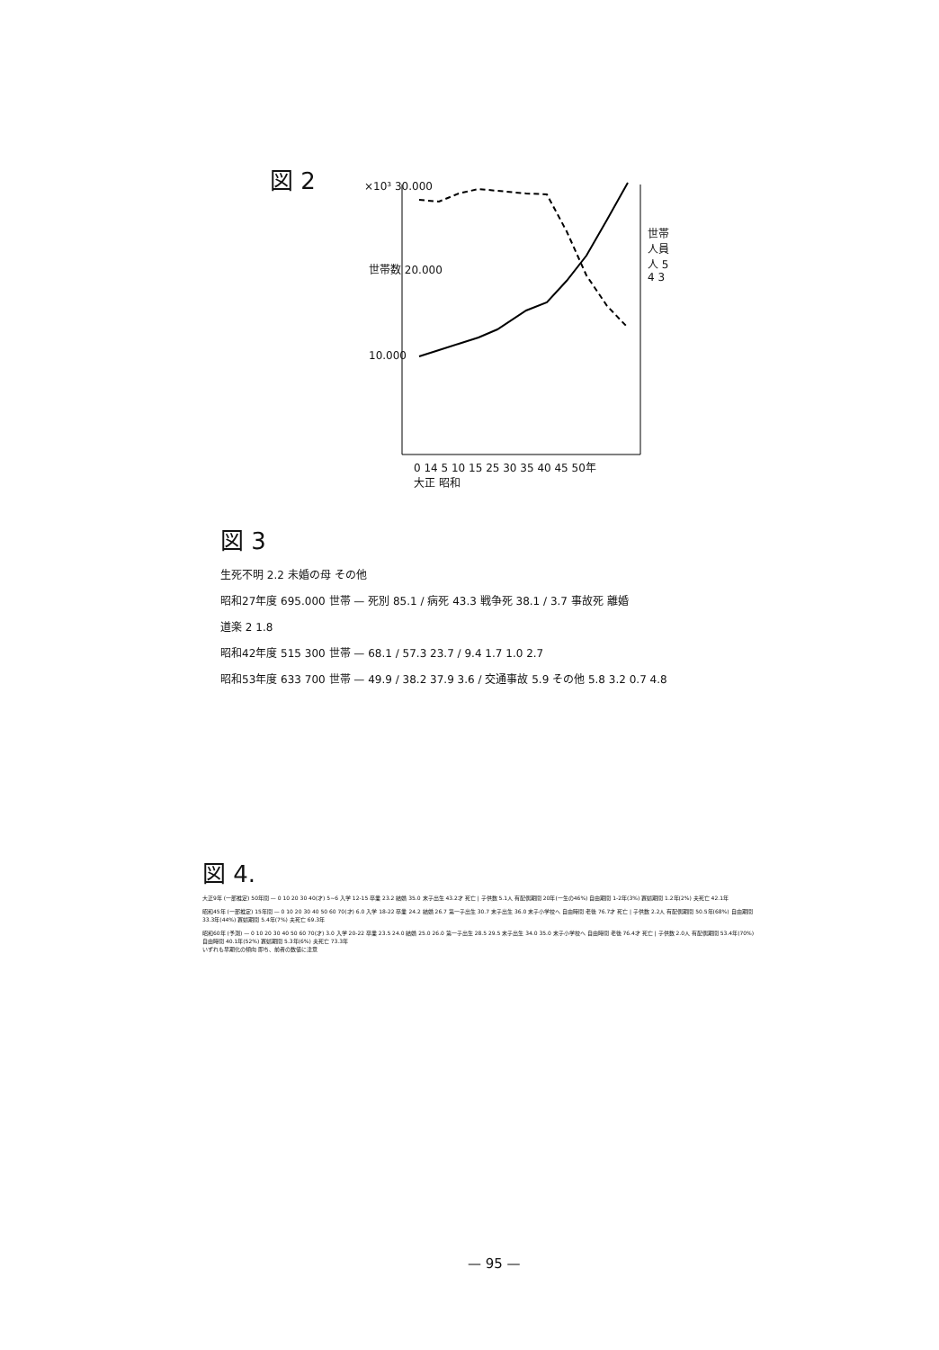図 2
×10³ 30.000
世帯数 20.000
10.000
世帯人員 人 5 4 3
0 14 5 10 15 25 30 35 40 45 50年
大正 昭和
図 3
生死不明 2.2 未婚の母 その他
昭和27年度 695.000 世帯 — 死別 85.1 / 病死 43.3 戦争死 38.1 / 3.7 事故死 離婚
道楽 2 1.8
昭和42年度 515 300 世帯 — 68.1 / 57.3 23.7 / 9.4 1.7 1.0 2.7
昭和53年度 633 700 世帯 — 49.9 / 38.2 37.9 3.6 / 交通事故 5.9 その他 5.8 3.2 0.7 4.8
図 4.
大正9年 (一部推定) 50年間 — 0 10 20 30 40(才) 5~6 入学 12-15 卒業 23.2 結婚 35.0 末子出生 43.2才 死亡 | 子供数 5.1人 有配偶期間 20年(一生の46%) 自由期間 1-2年(3%) 寡婦期間 1.2年(2%) 夫死亡 42.1年
昭和45年 (一部推定) 15年間 — 0 10 20 30 40 50 60 70(才) 6.0 入学 18-22 卒業 24.2 結婚 26.7 第一子出生 30.7 末子出生 36.0 末子小学校へ 自由時間 老後 76.7才 死亡 | 子供数 2.2人 有配偶期間 50.5年(68%) 自由期間 33.3年(44%) 寡婦期間 5.4年(7%) 夫死亡 69.3年
昭和60年 (予測) — 0 10 20 30 40 50 60 70(才) 3.0 入学 20-22 卒業 23.5 24.0 結婚 25.0 26.0 第一子出生 28.5 29.5 末子出生 34.0 35.0 末子小学校へ 自由時間 老後 76.4才 死亡 | 子供数 2.0人 有配偶期間 53.4年(70%) 自由時間 40.1年(52%) 寡婦期間 5.3年(6%) 夫死亡 73.3年
いずれも早期化の傾向 即ち、前者の数値に注意
— 95 —